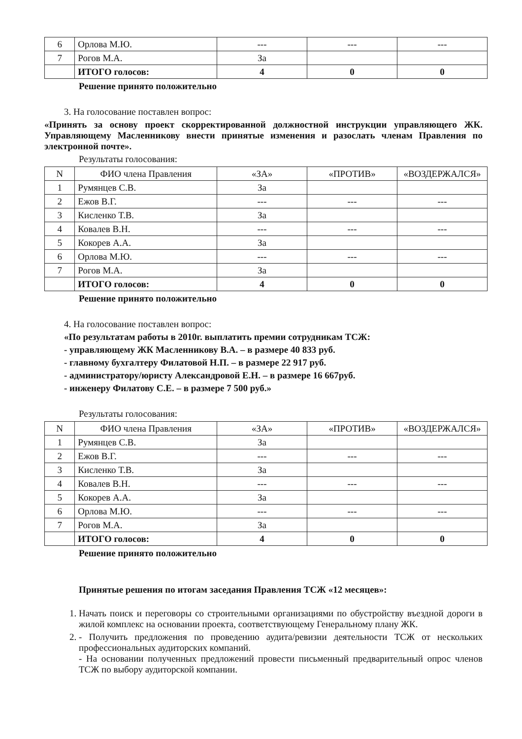| 6 | Орлова М.Ю. | --- | --- | --- |
| 7 | Рогов М.А. | За | | |
| | ИТОГО голосов: | 4 | 0 | 0 |
Решение принято положительно
3. На голосование поставлен вопрос:
«Принять за основу проект скорректированной должностной инструкции управляющего ЖК. Управляющему Масленникову внести принятые изменения и разослать членам Правления по электронной почте».
Результаты голосования:
| N | ФИО члена Правления | «ЗА» | «ПРОТИВ» | «ВОЗДЕРЖАЛСЯ» |
| --- | --- | --- | --- | --- |
| 1 | Румянцев С.В. | За | | |
| 2 | Ежов В.Г. | --- | --- | --- |
| 3 | Кисленко Т.В. | За | | |
| 4 | Ковалев В.Н. | --- | --- | --- |
| 5 | Кокорев А.А. | За | | |
| 6 | Орлова М.Ю. | --- | --- | --- |
| 7 | Рогов М.А. | За | | |
| | ИТОГО голосов: | 4 | 0 | 0 |
Решение принято положительно
4. На голосование поставлен вопрос:
«По результатам работы в 2010г. выплатить премии сотрудникам ТСЖ:
- управляющему ЖК Масленникову В.А. – в размере 40 833 руб.
- главному бухгалтеру Филатовой Н.П. – в размере 22 917 руб.
- администратору/юристу Александровой Е.Н. – в размере 16 667руб.
- инженеру Филатову С.Е. – в размере 7 500 руб.»
Результаты голосования:
| N | ФИО члена Правления | «ЗА» | «ПРОТИВ» | «ВОЗДЕРЖАЛСЯ» |
| --- | --- | --- | --- | --- |
| 1 | Румянцев С.В. | За | | |
| 2 | Ежов В.Г. | --- | --- | --- |
| 3 | Кисленко Т.В. | За | | |
| 4 | Ковалев В.Н. | --- | --- | --- |
| 5 | Кокорев А.А. | За | | |
| 6 | Орлова М.Ю. | --- | --- | --- |
| 7 | Рогов М.А. | За | | |
| | ИТОГО голосов: | 4 | 0 | 0 |
Решение принято положительно
Принятые решения по итогам заседания Правления ТСЖ «12 месяцев»:
1. Начать поиск и переговоры со строительными организациями по обустройству въездной дороги в жилой комплекс на основании проекта, соответствующему Генеральному плану ЖК.
2. - Получить предложения по проведению аудита/ревизии деятельности ТСЖ от нескольких профессиональных аудиторских компаний.
- На основании полученных предложений провести письменный предварительный опрос членов ТСЖ по выбору аудиторской компании.